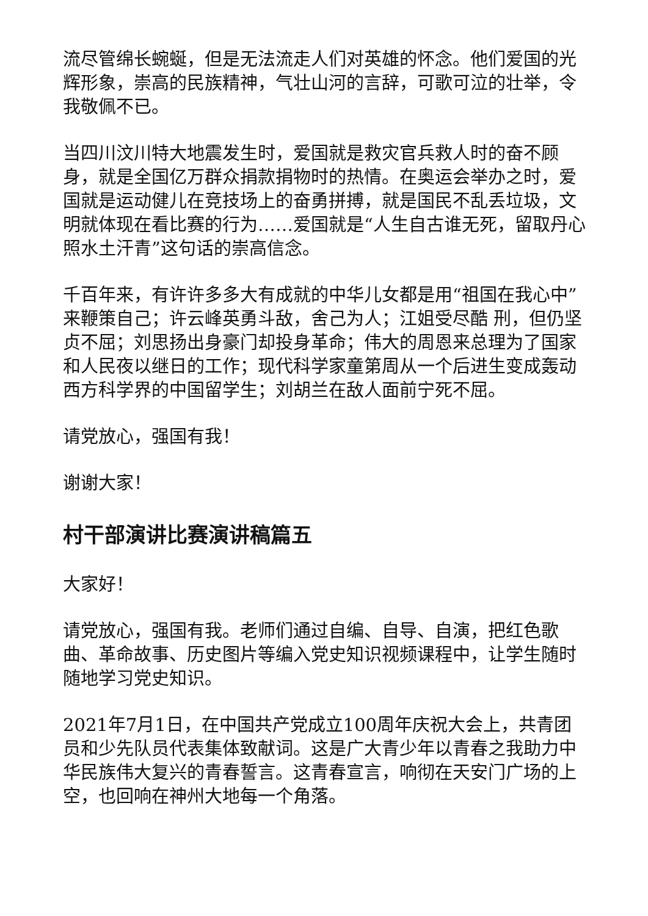流尽管绵长蜿蜒，但是无法流走人们对英雄的怀念。他们爱国的光辉形象，崇高的民族精神，气壮山河的言辞，可歌可泣的壮举，令我敬佩不已。
当四川汶川特大地震发生时，爱国就是救灾官兵救人时的奋不顾身，就是全国亿万群众捐款捐物时的热情。在奥运会举办之时，爱国就是运动健儿在竞技场上的奋勇拼搏，就是国民不乱丢垃圾，文明就体现在看比赛的行为……爱国就是“人生自古谁无死，留取丹心照水土汗青”这句话的崇高信念。
千百年来，有许许多多大有成就的中华儿女都是用“祖国在我心中”来鞭策自己；许云峰英勇斗敌，舍己为人；江姐受尽酷 刑，但仍坚贞不屈；刘思扬出身豪门却投身革命；伟大的周恩来总理为了国家和人民夜以继日的工作；现代科学家童第周从一个后进生变成轰动西方科学界的中国留学生；刘胡兰在敌人面前宁死不屈。
请党放心，强国有我！
谢谢大家！
村干部演讲比赛演讲稿篇五
大家好！
请党放心，强国有我。老师们通过自编、自导、自演，把红色歌曲、革命故事、历史图片等编入党史知识视频课程中，让学生随时随地学习党史知识。
2021年7月1日，在中国共产党成立100周年庆祝大会上，共青团员和少先队员代表集体致献词。这是广大青少年以青春之我助力中华民族伟大复兴的青春誓言。这青春宣言，响彻在天安门广场的上空，也回响在神州大地每一个角落。